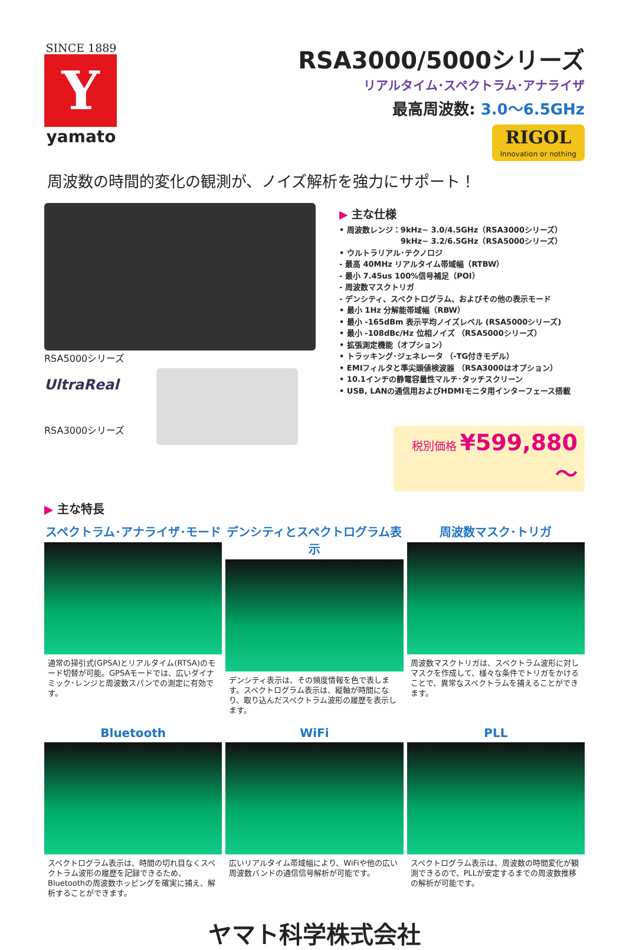SINCE 1889
Y
yamato
RSA3000/5000シリーズ
リアルタイム･スペクトラム･アナライザ
最高周波数: 3.0～6.5GHz
RIGOL Innovation or nothing
周波数の時間的変化の観測が、ノイズ解析を強力にサポート！
RSA5000シリーズ
UltraReal
RSA3000シリーズ
▶ 主な仕様
• 周波数レンジ：9kHz~ 3.0/4.5GHz（RSA3000シリーズ）
　　　　　　　　9kHz~ 3.2/6.5GHz（RSA5000シリーズ）
• ウルトラリアル･テクノロジ
- 最高 40MHz リアルタイム帯域幅（RTBW）
- 最小 7.45us 100%信号補足（POI）
- 周波数マスクトリガ
- デンシティ、スペクトログラム、およびその他の表示モード
• 最小 1Hz 分解能帯域幅（RBW）
• 最小 -165dBm 表示平均ノイズレベル (RSA5000シリーズ)
• 最小 -108dBc/Hz 位相ノイズ （RSA5000シリーズ）
• 拡張測定機能（オプション）
• トラッキング･ジェネレータ （-TG付きモデル）
• EMIフィルタと準尖頭値検波器 （RSA3000はオプション）
• 10.1インチの静電容量性マルチ･タッチスクリーン
• USB, LANの通信用およびHDMIモニタ用インターフェース搭載
税別価格 ¥599,880～
▶ 主な特長
スペクトラム･アナライザ･モード
通常の掃引式(GPSA)とリアルタイム(RTSA)のモード切替が可能。GPSAモードでは、広いダイナミック･レンジと周波数スパンでの測定に有効です。
デンシティとスペクトログラム表示
デンシティ表示は、その頻度情報を色で表します。スペクトログラム表示は、縦軸が時間になり、取り込んだスペクトラム波形の履歴を表示します。
周波数マスク･トリガ
周波数マスクトリガは、スペクトラム波形に対しマスクを作成して、様々な条件でトリガをかけることで、異常なスペクトラムを捕えることができます。
Bluetooth
スペクトログラム表示は、時間の切れ目なくスペクトラム波形の履歴を記録できるため、Bluetoothの周波数ホッピングを確実に捕え、解析することができます。
WiFi
広いリアルタイム帯域幅により、WiFiや他の広い周波数バンドの通信信号解析が可能です。
PLL
スペクトログラム表示は、周波数の時間変化が観測できるので、PLLが安定するまでの周波数推移の解析が可能です。
ヤマト科学株式会社